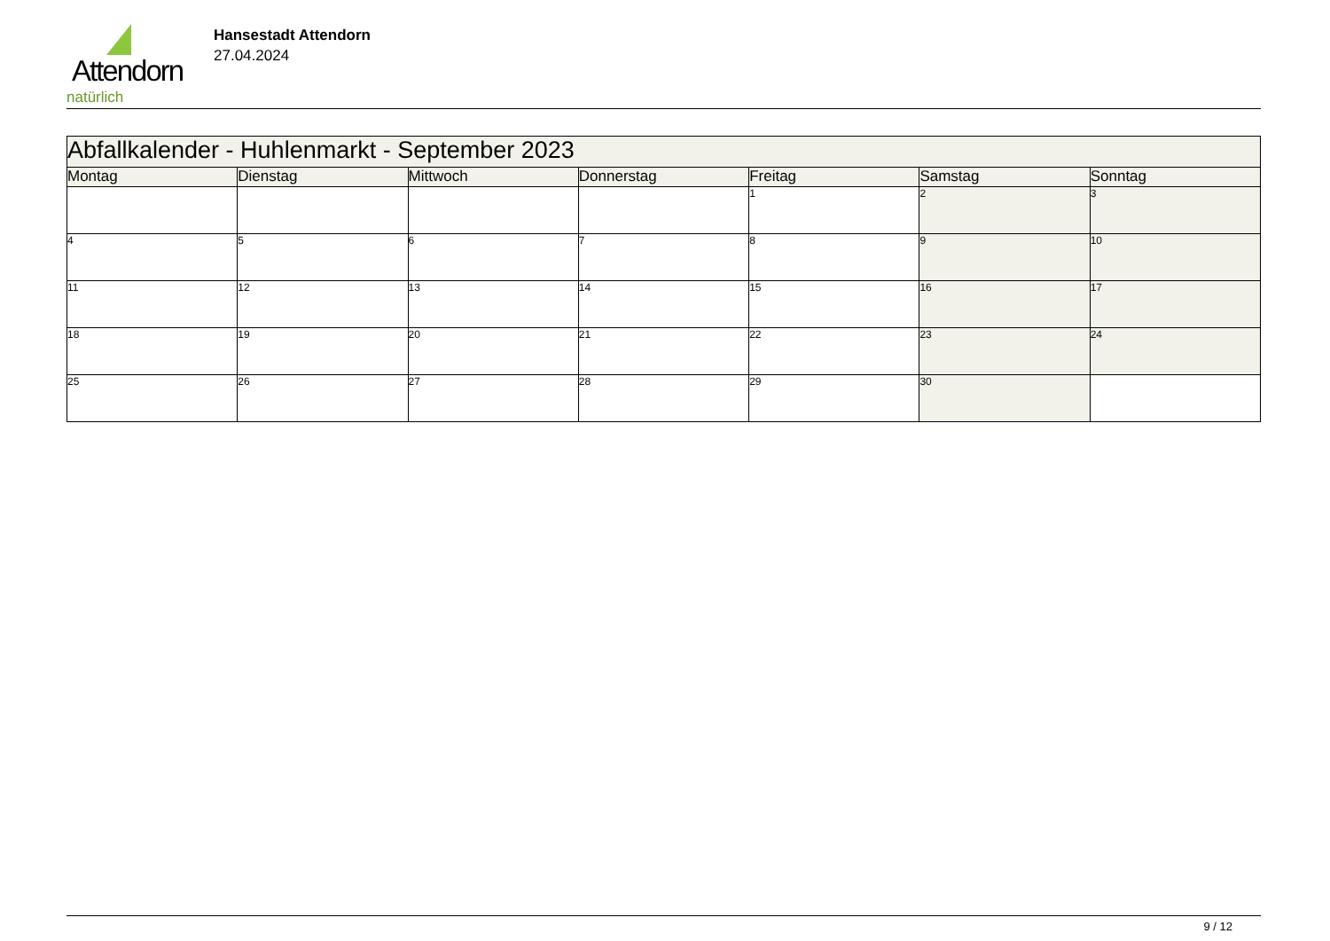Attendorn
natürlich
Hansestadt Attendorn
27.04.2024
| Abfallkalender - Huhlenmarkt - September 2023 | | | | | | |
| Montag | Dienstag | Mittwoch | Donnerstag | Freitag | Samstag | Sonntag |
| | | | | 1 | 2 | 3 |
| 4 | 5 | 6 | 7 | 8 | 9 | 10 |
| 11 | 12 | 13 | 14 | 15 | 16 | 17 |
| 18 | 19 | 20 | 21 | 22 | 23 | 24 |
| 25 | 26 | 27 | 28 | 29 | 30 | |
9 / 12